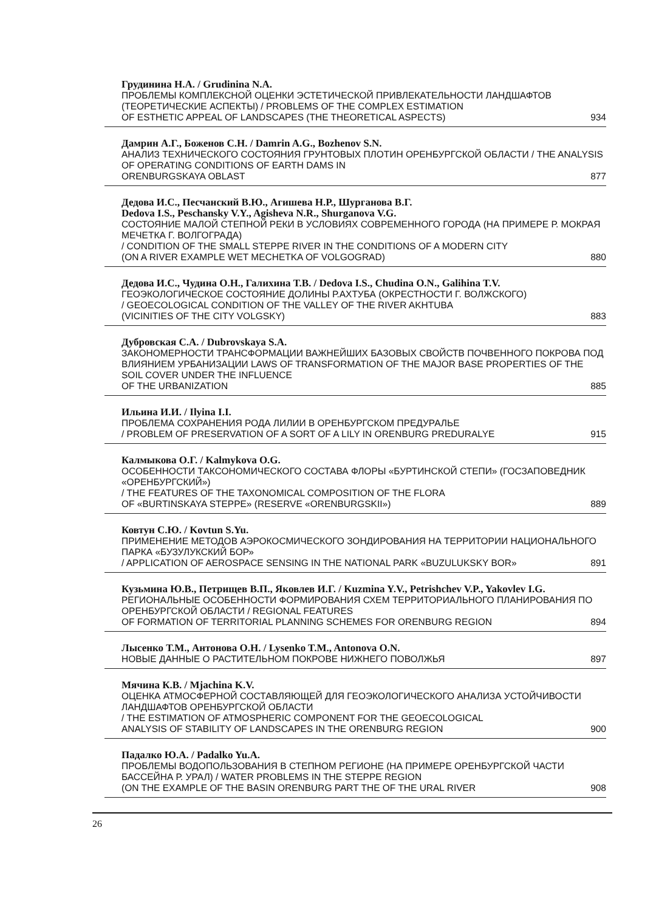Грудинина Н.А. / Grudinina N.A.
ПРОБЛЕМЫ КОМПЛЕКСНОЙ ОЦЕНКИ ЭСТЕТИЧЕСКОЙ ПРИВЛЕКАТЕЛЬНОСТИ ЛАНДШАФТОВ (ТЕОРЕТИЧЕСКИЕ АСПЕКТЫ) / PROBLEMS OF THE COMPLEX ESTIMATION
OF ESTHETIC APPEAL OF LANDSCAPES (THE THEORETICAL ASPECTS) 934
Дамрин А.Г., Боженов С.Н. / Damrin A.G., Bozhenov S.N.
АНАЛИЗ ТЕХНИЧЕСКОГО СОСТОЯНИЯ ГРУНТОВЫХ ПЛОТИН ОРЕНБУРГСКОЙ ОБЛАСТИ / THE ANALYSIS OF OPERATING CONDITIONS OF EARTH DAMS IN
ORENBURGSKAYA OBLAST 877
Дедова И.С., Песчанский В.Ю., Агишева Н.Р., Шурганова В.Г.
Dedova I.S., Peschansky V.Y., Agisheva N.R., Shurganova V.G.
СОСТОЯНИЕ МАЛОЙ СТЕПНОЙ РЕКИ В УСЛОВИЯХ СОВРЕМЕННОГО ГОРОДА (НА ПРИМЕРЕ Р. МОКРАЯ МЕЧЕТКА Г. ВОЛГОГРАДА)
/ CONDITION OF THE SMALL STEPPE RIVER IN THE CONDITIONS OF A MODERN CITY
(ON A RIVER EXAMPLE WET MECHETKA OF VOLGOGRAD) 880
Дедова И.С., Чудина О.Н., Галихина Т.В. / Dedova I.S., Chudina O.N., Galihina T.V.
ГЕОЭКОЛОГИЧЕСКОЕ СОСТОЯНИЕ ДОЛИНЫ Р.АХТУБА (ОКРЕСТНОСТИ Г. ВОЛЖСКОГО)
/ GEOECOLOGICAL CONDITION OF THE VALLEY OF THE RIVER AKHTUBA
(VICINITIES OF THE CITY VOLGSKY) 883
Дубровская С.А. / Dubrovskaya S.A.
ЗАКОНОМЕРНОСТИ ТРАНСФОРМАЦИИ ВАЖНЕЙШИХ БАЗОВЫХ СВОЙСТВ ПОЧВЕННОГО ПОКРОВА ПОД ВЛИЯНИЕМ УРБАНИЗАЦИИ LAWS OF TRANSFORMATION OF THE MAJOR BASE PROPERTIES OF THE SOIL COVER UNDER THE INFLUENCE
OF THE URBANIZATION 885
Ильина И.И. / Ilyina I.I.
ПРОБЛЕМА СОХРАНЕНИЯ РОДА ЛИЛИИ В ОРЕНБУРГСКОМ ПРЕДУРАЛЬЕ
/ PROBLEM OF PRESERVATION OF A SORT OF A LILY IN ORENBURG PREDURALYE 915
Калмыкова О.Г. / Kalmykova O.G.
ОСОБЕННОСТИ ТАКСОНОМИЧЕСКОГО СОСТАВА ФЛОРЫ «БУРТИНСКОЙ СТЕПИ» (ГОСЗАПОВЕДНИК «ОРЕНБУРГСКИЙ»)
/ THE FEATURES OF THE TAXONOMICAL COMPOSITION OF THE FLORA
OF «BURTINSKAYA STEPPE» (RESERVE «ORENBURGSKII») 889
Ковтун С.Ю. / Kovtun S.Yu.
ПРИМЕНЕНИЕ МЕТОДОВ АЭРОКОСМИЧЕСКОГО ЗОНДИРОВАНИЯ НА ТЕРРИТОРИИ НАЦИОНАЛЬНОГО ПАРКА «БУЗУЛУКСКИЙ БОР»
/ APPLICATION OF AEROSPACE SENSING IN THE NATIONAL PARK «BUZULUKSKY BOR» 891
Кузьмина Ю.В., Петрищев В.П., Яковлев И.Г. / Kuzmina Y.V., Petrishchev V.P., Yakovlev I.G.
РЕГИОНАЛЬНЫЕ ОСОБЕННОСТИ ФОРМИРОВАНИЯ СХЕМ ТЕРРИТОРИАЛЬНОГО ПЛАНИРОВАНИЯ ПО ОРЕНБУРГСКОЙ ОБЛАСТИ / REGIONAL FEATURES
OF FORMATION OF TERRITORIAL PLANNING SCHEMES FOR ORENBURG REGION 894
Лысенко Т.М., Антонова О.Н. / Lysenko T.M., Antonova O.N.
НОВЫЕ ДАННЫЕ О РАСТИТЕЛЬНОМ ПОКРОВЕ НИЖНЕГО ПОВОЛЖЬЯ 897
Мячина К.В. / Mjachina K.V.
ОЦЕНКА АТМОСФЕРНОЙ СОСТАВЛЯЮЩЕЙ ДЛЯ ГЕОЭКОЛОГИЧЕСКОГО АНАЛИЗА УСТОЙЧИВОСТИ ЛАНДШАФТОВ ОРЕНБУРГСКОЙ ОБЛАСТИ
/ THE ESTIMATION OF ATMOSPHERIC COMPONENT FOR THE GEOECOLOGICAL
ANALYSIS OF STABILITY OF LANDSCAPES IN THE ORENBURG REGION 900
Падалко Ю.А. / Padalko Yu.A.
ПРОБЛЕМЫ ВОДОПОЛЬЗОВАНИЯ В СТЕПНОМ РЕГИОНЕ (НА ПРИМЕРЕ ОРЕНБУРГСКОЙ ЧАСТИ БАССЕЙНА Р. УРАЛ) / WATER PROBLEMS IN THE STEPPE REGION
(ON THE EXAMPLE OF THE BASIN ORENBURG PART THE OF THE URAL RIVER 908
26